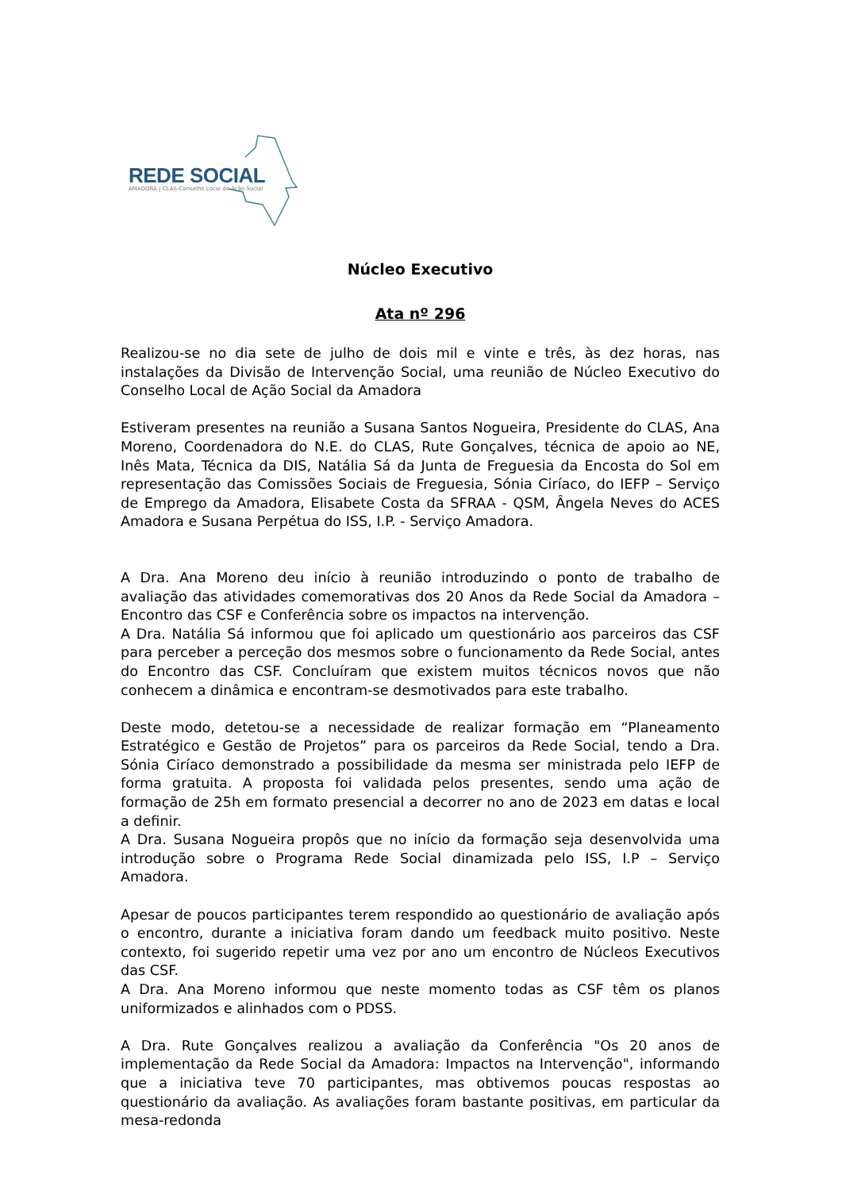REDE SOCIAL
AMADORA | CLAS-Conselho Local de Ação Social
Núcleo Executivo
Ata nº 296
Realizou-se no dia sete de julho de dois mil e vinte e três, às dez horas, nas instalações da Divisão de Intervenção Social, uma reunião de Núcleo Executivo do Conselho Local de Ação Social da Amadora
Estiveram presentes na reunião a Susana Santos Nogueira, Presidente do CLAS, Ana Moreno, Coordenadora do N.E. do CLAS, Rute Gonçalves, técnica de apoio ao NE, Inês Mata, Técnica da DIS, Natália Sá da Junta de Freguesia da Encosta do Sol em representação das Comissões Sociais de Freguesia, Sónia Ciríaco, do IEFP – Serviço de Emprego da Amadora, Elisabete Costa da SFRAA - QSM, Ângela Neves do ACES Amadora e Susana Perpétua do ISS, I.P. - Serviço Amadora.
A Dra. Ana Moreno deu início à reunião introduzindo o ponto de trabalho de avaliação das atividades comemorativas dos 20 Anos da Rede Social da Amadora – Encontro das CSF e Conferência sobre os impactos na intervenção.
A Dra. Natália Sá informou que foi aplicado um questionário aos parceiros das CSF para perceber a perceção dos mesmos sobre o funcionamento da Rede Social, antes do Encontro das CSF. Concluíram que existem muitos técnicos novos que não conhecem a dinâmica e encontram-se desmotivados para este trabalho.
Deste modo, detetou-se a necessidade de realizar formação em “Planeamento Estratégico e Gestão de Projetos” para os parceiros da Rede Social, tendo a Dra. Sónia Ciríaco demonstrado a possibilidade da mesma ser ministrada pelo IEFP de forma gratuita. A proposta foi validada pelos presentes, sendo uma ação de formação de 25h em formato presencial a decorrer no ano de 2023 em datas e local a definir.
A Dra. Susana Nogueira propôs que no início da formação seja desenvolvida uma introdução sobre o Programa Rede Social dinamizada pelo ISS, I.P – Serviço Amadora.
Apesar de poucos participantes terem respondido ao questionário de avaliação após o encontro, durante a iniciativa foram dando um feedback muito positivo. Neste contexto, foi sugerido repetir uma vez por ano um encontro de Núcleos Executivos das CSF.
A Dra. Ana Moreno informou que neste momento todas as CSF têm os planos uniformizados e alinhados com o PDSS.
A Dra. Rute Gonçalves realizou a avaliação da Conferência "Os 20 anos de implementação da Rede Social da Amadora: Impactos na Intervenção", informando que a iniciativa teve 70 participantes, mas obtivemos poucas respostas ao questionário da avaliação. As avaliações foram bastante positivas, em particular da mesa-redonda